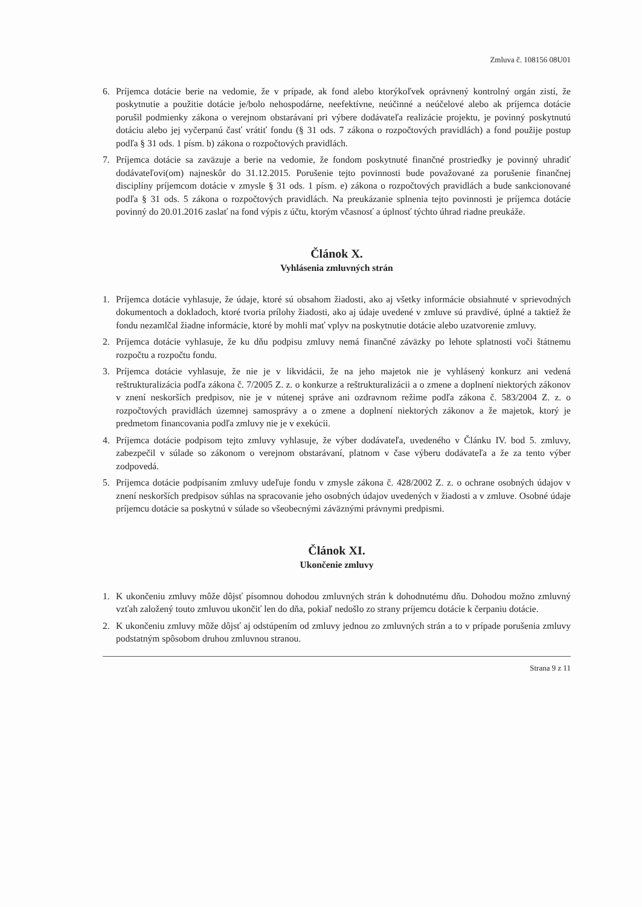Zmluva č. 108156 08U01
6. Príjemca dotácie berie na vedomie, že v prípade, ak fond alebo ktorýkoľvek oprávnený kontrolný orgán zistí, že poskytnutie a použitie dotácie je/bolo nehospodárne, neefektívne, neúčinné a neúčelové alebo ak príjemca dotácie porušil podmienky zákona o verejnom obstarávaní pri výbere dodávateľa realizácie projektu, je povinný poskytnutú dotáciu alebo jej vyčerpanú časť vrátiť fondu (§ 31 ods. 7 zákona o rozpočtových pravidlách) a fond použije postup podľa § 31 ods. 1 písm. b) zákona o rozpočtových pravidlách.
7. Príjemca dotácie sa zaväzuje a berie na vedomie, že fondom poskytnuté finančné prostriedky je povinný uhradiť dodávateľovi(om) najneskôr do 31.12.2015. Porušenie tejto povinnosti bude považované za porušenie finančnej disciplíny príjemcom dotácie v zmysle § 31 ods. 1 písm. e) zákona o rozpočtových pravidlách a bude sankcionované podľa § 31 ods. 5 zákona o rozpočtových pravidlách. Na preukázanie splnenia tejto povinnosti je príjemca dotácie povinný do 20.01.2016 zaslať na fond výpis z účtu, ktorým včasnosť a úplnosť týchto úhrad riadne preukáže.
Článok X.
Vyhlásenia zmluvných strán
1. Príjemca dotácie vyhlasuje, že údaje, ktoré sú obsahom žiadosti, ako aj všetky informácie obsiahnuté v sprievodných dokumentoch a dokladoch, ktoré tvoria prílohy žiadosti, ako aj údaje uvedené v zmluve sú pravdivé, úplné a taktiež že fondu nezamlčal žiadne informácie, ktoré by mohli mať vplyv na poskytnutie dotácie alebo uzatvorenie zmluvy.
2. Príjemca dotácie vyhlasuje, že ku dňu podpisu zmluvy nemá finančné záväzky po lehote splatnosti voči štátnemu rozpočtu a rozpočtu fondu.
3. Príjemca dotácie vyhlasuje, že nie je v likvidácii, že na jeho majetok nie je vyhlásený konkurz ani vedená reštrukturalizácia podľa zákona č. 7/2005 Z. z. o konkurze a reštrukturalizácii a o zmene a doplnení niektorých zákonov v znení neskorších predpisov, nie je v nútenej správe ani ozdravnom režime podľa zákona č. 583/2004 Z. z. o rozpočtových pravidlách územnej samosprávy a o zmene a doplnení niektorých zákonov a že majetok, ktorý je predmetom financovania podľa zmluvy nie je v exekúcii.
4. Príjemca dotácie podpisom tejto zmluvy vyhlasuje, že výber dodávateľa, uvedeného v Článku IV. bod 5. zmluvy, zabezpečil v súlade so zákonom o verejnom obstarávaní, platnom v čase výberu dodávateľa a že za tento výber zodpovedá.
5. Príjemca dotácie podpísaním zmluvy udeľuje fondu v zmysle zákona č. 428/2002 Z. z. o ochrane osobných údajov v znení neskorších predpisov súhlas na spracovanie jeho osobných údajov uvedených v žiadosti a v zmluve. Osobné údaje príjemcu dotácie sa poskytnú v súlade so všeobecnými záväznými právnymi predpismi.
Článok XI.
Ukončenie zmluvy
1. K ukončeniu zmluvy môže dôjsť písomnou dohodou zmluvných strán k dohodnutému dňu. Dohodou možno zmluvný vzťah založený touto zmluvou ukončiť len do dňa, pokiaľ nedošlo zo strany príjemcu dotácie k čerpaniu dotácie.
2. K ukončeniu zmluvy môže dôjsť aj odstúpením od zmluvy jednou zo zmluvných strán a to v prípade porušenia zmluvy podstatným spôsobom druhou zmluvnou stranou.
Strana 9 z 11